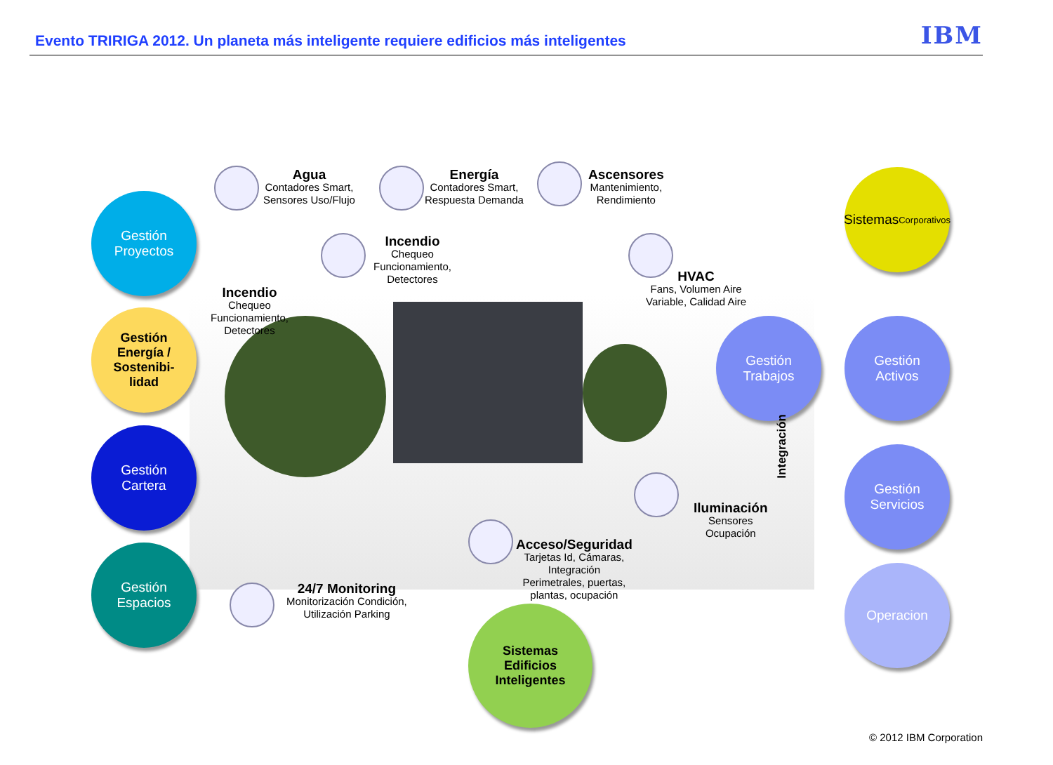Evento TRIRIGA 2012. Un planeta más inteligente requiere edificios más inteligentes
IBM
Gestión
Proyectos
Gestión
Energía /
Sostenibi-
lidad
Gestión
Cartera
Gestión
Espacios
Sistemas
Corporativos
Gestión
Trabajos
Gestión
Activos
Gestión
Servicios
Operacion
Sistemas
Edificios
Inteligentes
Agua
Contadores Smart,
Sensores Uso/Flujo
Energía
Contadores Smart,
Respuesta Demanda
Ascensores
Mantenimiento,
Rendimiento
Incendio
Chequeo
Funcionamiento,
Detectores
Incendio
Chequeo
Funcionamiento,
Detectores
HVAC
Fans, Volumen Aire
Variable, Calidad Aire
Iluminación
Sensores
Ocupación
Acceso/Seguridad
Tarjetas Id, Cámaras,
Integración
Perimetrales, puertas,
plantas, ocupación
24/7 Monitoring
Monitorización Condición,
Utilización Parking
Integración
© 2012 IBM Corporation